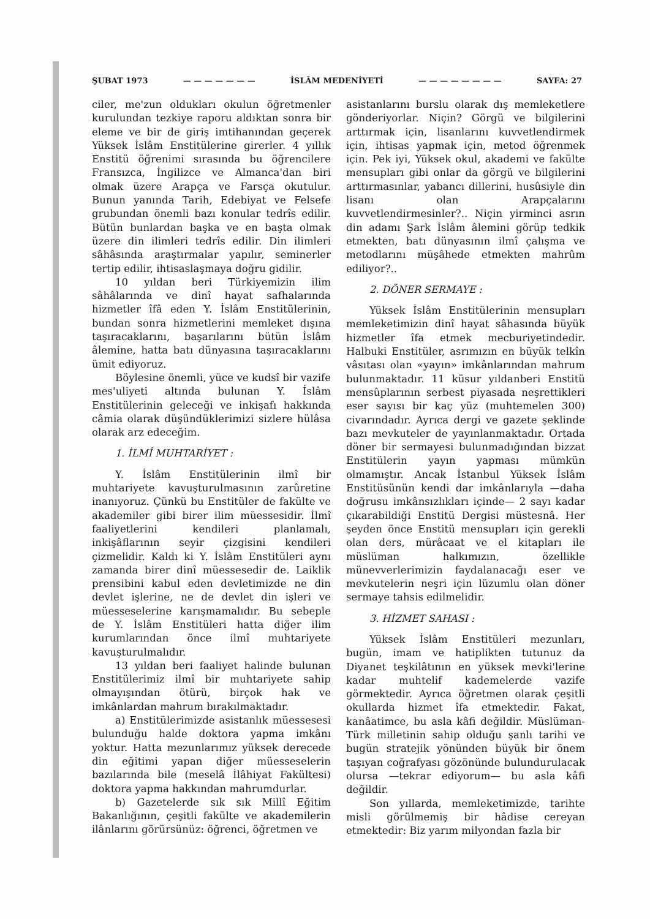ŞUBAT 1973 — — — — — — — İSLÂM MEDENİYETİ — — — — — — — — SAYFA: 27
ciler, me'zun oldukları okulun öğretmenler kurulundan tezkiye raporu aldıktan sonra bir eleme ve bir de giriş imtihanından geçerek Yüksek İslâm Enstitülerine girerler. 4 yıllık Enstitü öğrenimi sırasında bu öğrencilere Fransızca, İngilizce ve Almanca'dan biri olmak üzere Arapça ve Farsça okutulur. Bunun yanında Tarih, Edebiyat ve Felsefe grubundan önemli bazı konular tedrîs edilir. Bütün bunlardan başka ve en başta olmak üzere din ilimleri tedrîs edilir. Din ilimleri sâhâsında araştırmalar yapılır, seminerler tertip edilir, ihtisaslaşmaya doğru gidilir.
10 yıldan beri Türkiyemizin ilim sâhâlarında ve dinî hayat safhalarında hizmetler îfâ eden Y. İslâm Enstitülerinin, bundan sonra hizmetlerini memleket dışına taşıracaklarını, başarılarını bütün İslâm âlemine, hatta batı dünyasına taşıracaklarını ümit ediyoruz.
Böylesine önemli, yüce ve kudsî bir vazife mes'uliyeti altında bulunan Y. İslâm Enstitülerinin geleceği ve inkişafı hakkında câmia olarak düşündüklerimizi sizlere hülâsa olarak arz edeceğim.
1. İLMÎ MUHTARİYET :
Y. İslâm Enstitülerinin ilmî bir muhtariyete kavuşturulmasının zarûretine inanıyoruz. Çünkü bu Enstitüler de fakülte ve akademiler gibi birer ilim müessesidir. İlmî faaliyetlerini kendileri planlamalı, inkişâflarının seyir çizgisini kendileri çizmelidir. Kaldı ki Y. İslâm Enstitüleri aynı zamanda birer dinî müessesedir de. Laiklik prensibini kabul eden devletimizde ne din devlet işlerine, ne de devlet din işleri ve müesseselerine karışmamalıdır. Bu sebeple de Y. İslâm Enstitüleri hatta diğer ilim kurumlarından önce ilmî muhtariyete kavuşturulmalıdır.
13 yıldan beri faaliyet halinde bulunan Enstitülerimiz ilmî bir muhtariyete sahip olmayışından ötürü, birçok hak ve imkânlardan mahrum bırakılmaktadır.
a) Enstitülerimizde asistanlık müessesesi bulunduğu halde doktora yapma imkânı yoktur. Hatta mezunlarımız yüksek derecede din eğitimi yapan diğer müesseselerin bazılarında bile (meselâ İlâhiyat Fakültesi) doktora yapma hakkından mahrumdurlar.
b) Gazetelerde sık sık Millî Eğitim Bakanlığının, çeşitli fakülte ve akademilerin ilânlarını görürsünüz: öğrenci, öğretmen ve
asistanlarını burslu olarak dış memleketlere gönderiyorlar. Niçin? Görgü ve bilgilerini arttırmak için, lisanlarını kuvvetlendirmek için, ihtisas yapmak için, metod öğrenmek için. Pek iyi, Yüksek okul, akademi ve fakülte mensupları gibi onlar da görgü ve bilgilerini arttırmasınlar, yabancı dillerini, husûsiyle din lisanı olan Arapçalarını kuvvetlendirmesinler?.. Niçin yirminci asrın din adamı Şark İslâm âlemini görüp tedkik etmekten, batı dünyasının ilmî çalışma ve metodlarını müşâhede etmekten mahrûm ediliyor?..
2. DÖNER SERMAYE :
Yüksek İslâm Enstitülerinin mensupları memleketimizin dinî hayat sâhasında büyük hizmetler îfa etmek mecburiyetindedir. Halbuki Enstitüler, asrımızın en büyük telkîn vâsıtası olan «yayın» imkânlarından mahrum bulunmaktadır. 11 küsur yıldanberi Enstitü mensûplarının serbest piyasada neşrettikleri eser sayısı bir kaç yüz (muhtemelen 300) civarındadır. Ayrıca dergi ve gazete şeklinde bazı mevkuteler de yayınlanmaktadır. Ortada döner bir sermayesi bulunmadığından bizzat Enstitülerin yayın yapması mümkün olmamıştır. Ancak İstanbul Yüksek İslâm Enstitüsünün kendi dar imkânlarıyla —daha doğrusu imkânsızlıkları içinde— 2 sayı kadar çıkarabildiği Enstitü Dergisi müstesnâ. Her şeyden önce Enstitü mensupları için gerekli olan ders, mürâcaat ve el kitapları ile müslüman halkımızın, özellikle münevverlerimizin faydalanacağı eser ve mevkutelerin neşri için lüzumlu olan döner sermaye tahsis edilmelidir.
3. HİZMET SAHASI :
Yüksek İslâm Enstitüleri mezunları, bugün, imam ve hatiplikten tutunuz da Diyanet teşkilâtının en yüksek mevki'lerine kadar muhtelif kademelerde vazife görmektedir. Ayrıca öğretmen olarak çeşitli okullarda hizmet îfa etmektedir. Fakat, kanâatimce, bu asla kâfi değildir. Müslüman-Türk milletinin sahip olduğu şanlı tarihi ve bugün stratejik yönünden büyük bir önem taşıyan coğrafyası gözönünde bulundurulacak olursa —tekrar ediyorum— bu asla kâfi değildir.
Son yıllarda, memleketimizde, tarihte misli görülmemiş bir hâdise cereyan etmektedir: Biz yarım milyondan fazla bir